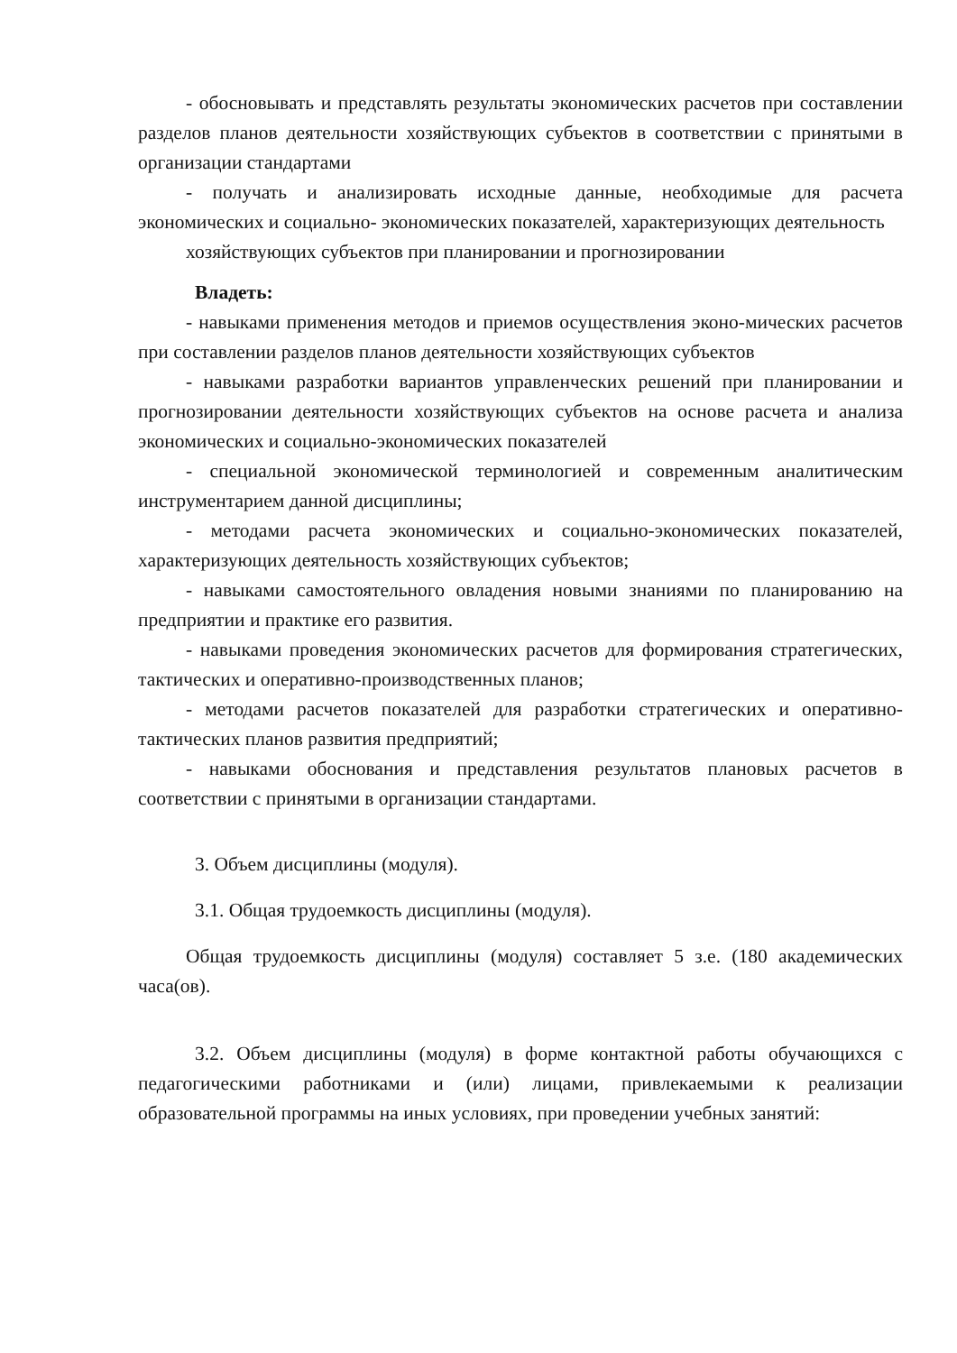- обосновывать и представлять результаты экономических расчетов при составлении разделов планов деятельности хозяйствующих субъектов в соответствии с принятыми в организации стандартами
- получать и анализировать исходные данные, необходимые для расчета экономических и социально- экономических показателей, характеризующих деятельность
хозяйствующих субъектов при планировании и прогнозировании
Владеть:
- навыками применения методов и приемов осуществления эконо-мических расчетов при составлении разделов планов деятельности хозяйствующих субъектов
- навыками разработки вариантов управленческих решений при планировании и прогнозировании деятельности хозяйствующих субъектов на основе расчета и анализа экономических и социально-экономических показателей
- специальной экономической терминологией и современным аналитическим инструментарием данной дисциплины;
- методами расчета экономических и социально-экономических показателей, характеризующих деятельность хозяйствующих субъектов;
- навыками самостоятельного овладения новыми знаниями по планированию на предприятии и практике его развития.
- навыками проведения экономических расчетов для формирования стратегических, тактических и оперативно-производственных планов;
- методами расчетов показателей для разработки стратегических и оперативно-тактических планов развития предприятий;
- навыками обоснования и представления результатов плановых расчетов в соответствии с принятыми в организации стандартами.
3. Объем дисциплины (модуля).
3.1. Общая трудоемкость дисциплины (модуля).
Общая трудоемкость дисциплины (модуля) составляет 5 з.е. (180 академических часа(ов).
3.2. Объем дисциплины (модуля) в форме контактной работы обучающихся с педагогическими работниками и (или) лицами, привлекаемыми к реализации образовательной программы на иных условиях, при проведении учебных занятий: